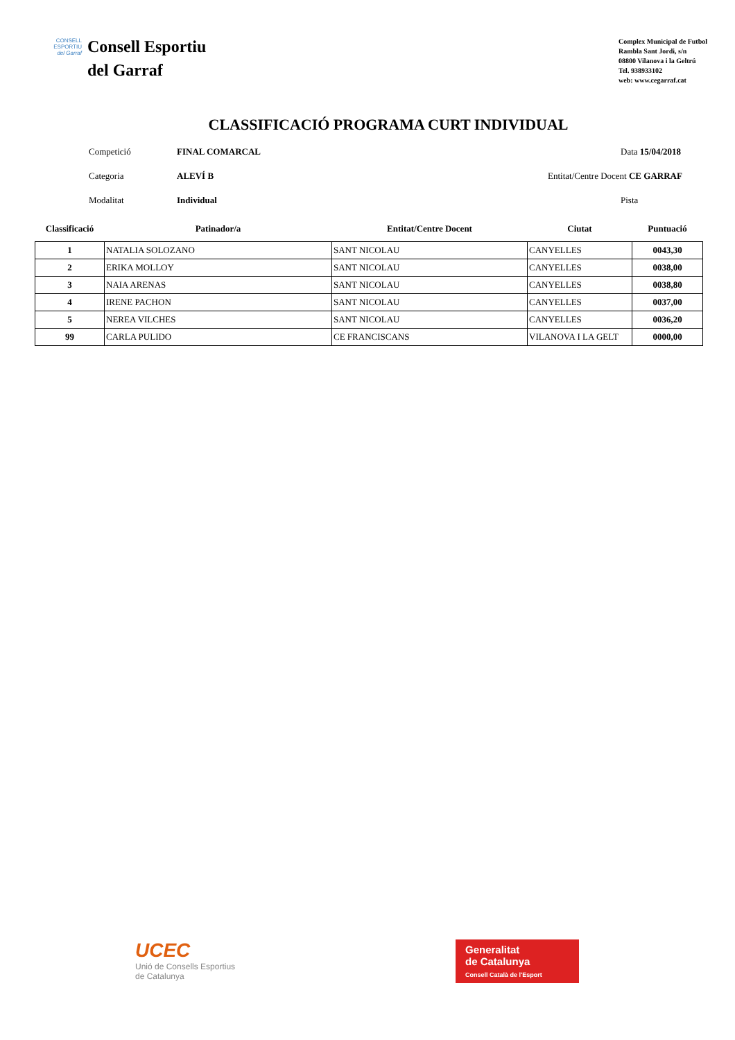CONSELL
ESPORTIU
del Garraf
Consell Esportiu
del Garraf
Complex Municipal de Futbol
Rambla Sant Jordi, s/n
08800 Vilanova i la Geltrú
Tel. 938933102
web: www.cegarraf.cat
CLASSIFICACIÓ PROGRAMA CURT INDIVIDUAL
Competició FINAL COMARCAL Data 15/04/2018
Categoria ALEVÍ B Entitat/Centre Docent CE GARRAF
Modalitat Individual Pista
| Classificació | Patinador/a | Entitat/Centre Docent | Ciutat | Puntuació |
| --- | --- | --- | --- | --- |
| 1 | NATALIA SOLOZANO | SANT NICOLAU | CANYELLES | 0043,30 |
| 2 | ERIKA MOLLOY | SANT NICOLAU | CANYELLES | 0038,00 |
| 3 | NAIA ARENAS | SANT NICOLAU | CANYELLES | 0038,80 |
| 4 | IRENE PACHON | SANT NICOLAU | CANYELLES | 0037,00 |
| 5 | NEREA VILCHES | SANT NICOLAU | CANYELLES | 0036,20 |
| 99 | CARLA PULIDO | CE FRANCISCANS | VILANOVA I LA GELT | 0000,00 |
UCEC
Unió de Consells Esportius
de Catalunya
Generalitat
de Catalunya
Consell Català de l'Esport